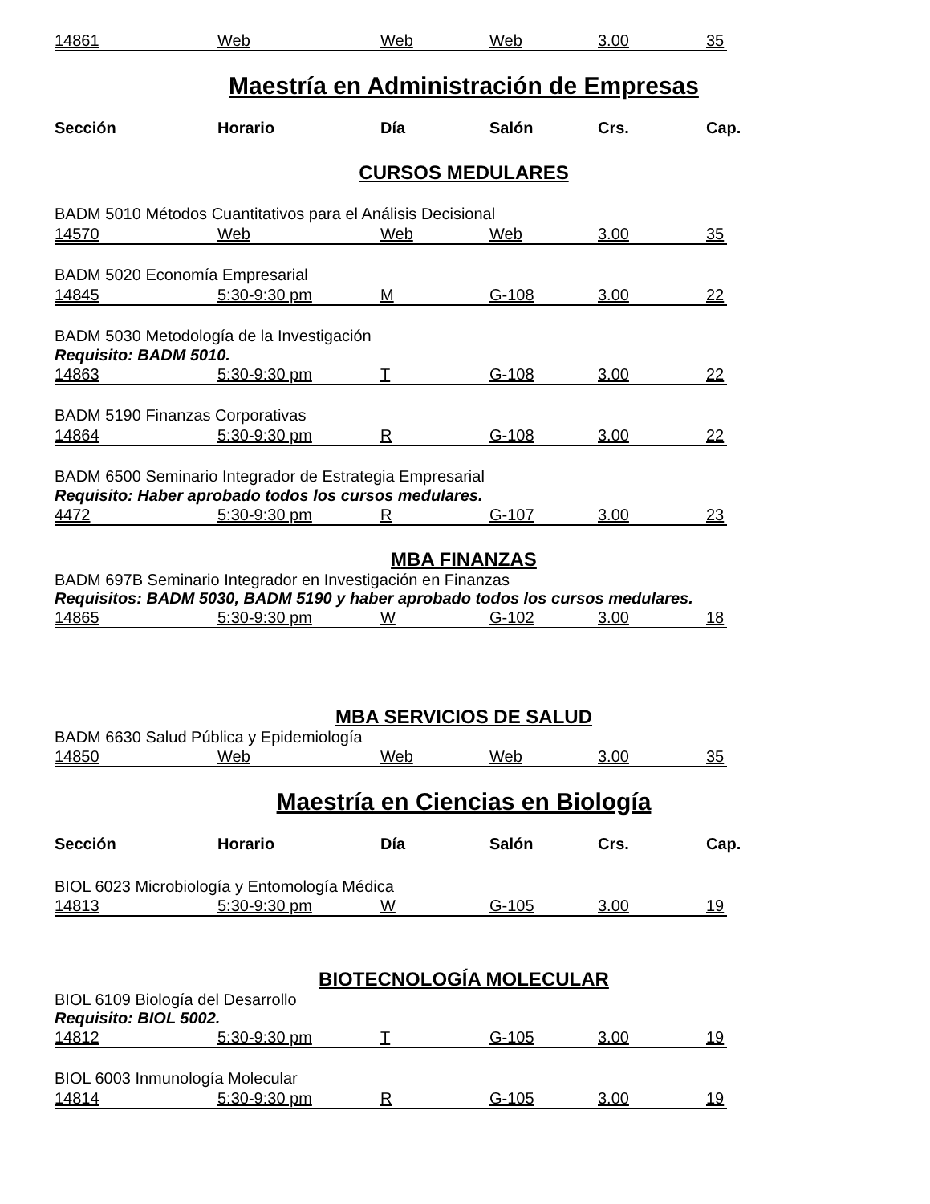14861 Web Web Web 3.00 35
Maestría en Administración de Empresas
Sección Horario Día Salón Crs. Cap.
CURSOS MEDULARES
BADM 5010 Métodos Cuantitativos para el Análisis Decisional
14570 Web Web Web 3.00 35
BADM 5020 Economía Empresarial
14845 5:30-9:30 pm M G-108 3.00 22
BADM 5030 Metodología de la Investigación
Requisito: BADM 5010.
14863 5:30-9:30 pm T G-108 3.00 22
BADM 5190 Finanzas Corporativas
14864 5:30-9:30 pm R G-108 3.00 22
BADM 6500 Seminario Integrador de Estrategia Empresarial
Requisito: Haber aprobado todos los cursos medulares.
4472 5:30-9:30 pm R G-107 3.00 23
MBA FINANZAS
BADM 697B Seminario Integrador en Investigación en Finanzas
Requisitos: BADM 5030, BADM 5190 y haber aprobado todos los cursos medulares.
14865 5:30-9:30 pm W G-102 3.00 18
MBA SERVICIOS DE SALUD
BADM 6630 Salud Pública y Epidemiología
14850 Web Web Web 3.00 35
Maestría en Ciencias en Biología
Sección Horario Día Salón Crs. Cap.
BIOL 6023 Microbiología y Entomología Médica
14813 5:30-9:30 pm W G-105 3.00 19
BIOTECNOLOGÍA MOLECULAR
BIOL 6109 Biología del Desarrollo
Requisito: BIOL 5002.
14812 5:30-9:30 pm T G-105 3.00 19
BIOL 6003 Inmunología Molecular
14814 5:30-9:30 pm R G-105 3.00 19